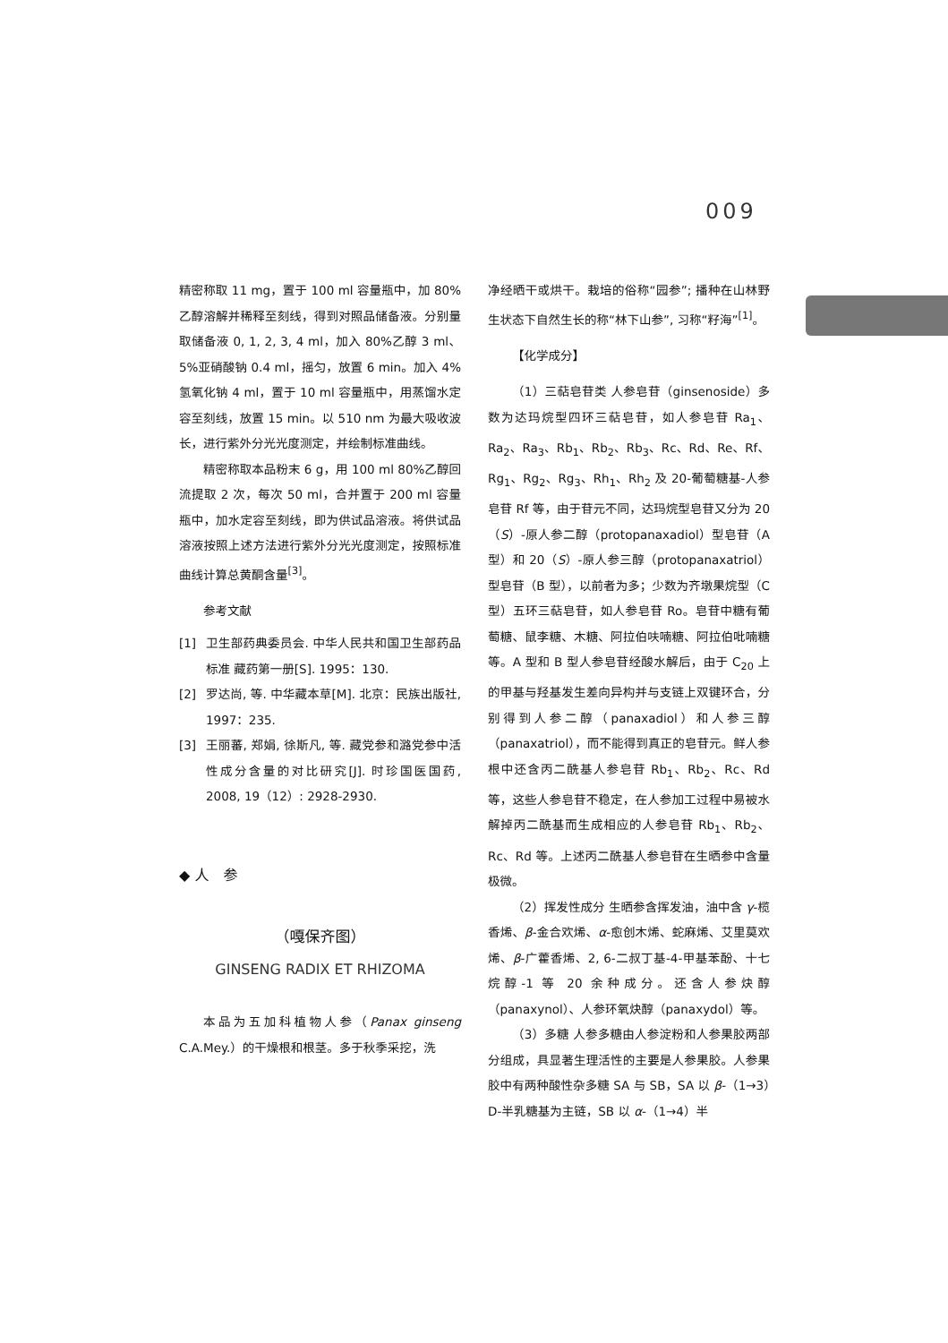009
精密称取 11 mg，置于 100 ml 容量瓶中，加 80% 乙醇溶解并稀释至刻线，得到对照品储备液。分别量取储备液 0, 1, 2, 3, 4 ml，加入 80%乙醇 3 ml、5%亚硝酸钠 0.4 ml，摇匀，放置 6 min。加入 4%氢氧化钠 4 ml，置于 10 ml 容量瓶中，用蒸馏水定容至刻线，放置 15 min。以 510 nm 为最大吸收波长，进行紫外分光光度测定，并绘制标准曲线。
精密称取本品粉末 6 g，用 100 ml 80%乙醇回流提取 2 次，每次 50 ml，合并置于 200 ml 容量瓶中，加水定容至刻线，即为供试品溶液。将供试品溶液按照上述方法进行紫外分光光度测定，按照标准曲线计算总黄酮含量<sup>[3]</sup>。
参考文献
[1] 卫生部药典委员会. 中华人民共和国卫生部药品标准 藏药第一册[S]. 1995：130.
[2] 罗达尚, 等. 中华藏本草[M]. 北京：民族出版社, 1997：235.
[3] 王丽蕃, 郑娟, 徐斯凡, 等. 藏党参和潞党参中活性成分含量的对比研究[J]. 时珍国医国药, 2008, 19（12）: 2928-2930.
◆ 人　参
（嘎保齐图）
GINSENG RADIX ET RHIZOMA
本品为五加科植物人参（Panax ginseng C.A.Mey.）的干燥根和根茎。多于秋季采挖，洗
净经晒干或烘干。栽培的俗称“园参”; 播种在山林野生状态下自然生长的称“林下山参”, 习称“籽海”<sup>[1]</sup>。
【化学成分】
（1）三萜皂苷类 人参皂苷（ginsenoside）多数为达玛烷型四环三萜皂苷，如人参皂苷 Ra<sub>1</sub>、Ra<sub>2</sub>、Ra<sub>3</sub>、Rb<sub>1</sub>、Rb<sub>2</sub>、Rb<sub>3</sub>、Rc、Rd、Re、Rf、Rg<sub>1</sub>、Rg<sub>2</sub>、Rg<sub>3</sub>、Rh<sub>1</sub>、Rh<sub>2</sub> 及 20-葡萄糖基-人参皂苷 Rf 等，由于苷元不同，达玛烷型皂苷又分为 20（S）-原人参二醇（protopanaxadiol）型皂苷（A 型）和 20（S）-原人参三醇（protopanaxatriol）型皂苷（B 型），以前者为多；少数为齐墩果烷型（C 型）五环三萜皂苷，如人参皂苷 Ro。皂苷中糖有葡萄糖、鼠李糖、木糖、阿拉伯呋喃糖、阿拉伯吡喃糖等。A 型和 B 型人参皂苷经酸水解后，由于 C<sub>20</sub> 上的甲基与羟基发生差向异构并与支链上双键环合，分别得到人参二醇（panaxadiol）和人参三醇（panaxatriol），而不能得到真正的皂苷元。鲜人参根中还含丙二酰基人参皂苷 Rb<sub>1</sub>、Rb<sub>2</sub>、Rc、Rd 等，这些人参皂苷不稳定，在人参加工过程中易被水解掉丙二酰基而生成相应的人参皂苷 Rb<sub>1</sub>、Rb<sub>2</sub>、Rc、Rd 等。上述丙二酰基人参皂苷在生晒参中含量极微。
（2）挥发性成分 生晒参含挥发油，油中含 γ-榄香烯、β-金合欢烯、α-愈创木烯、蛇麻烯、艾里莫欢烯、β-广藿香烯、2, 6-二叔丁基-4-甲基苯酚、十七烷醇-1 等 20 余种成分。还含人参炔醇（panaxynol）、人参环氧炔醇（panaxydol）等。
（3）多糖 人参多糖由人参淀粉和人参果胶两部分组成，具显著生理活性的主要是人参果胶。人参果胶中有两种酸性杂多糖 SA 与 SB，SA 以 β-（1→3）D-半乳糖基为主链，SB 以 α-（1→4）半